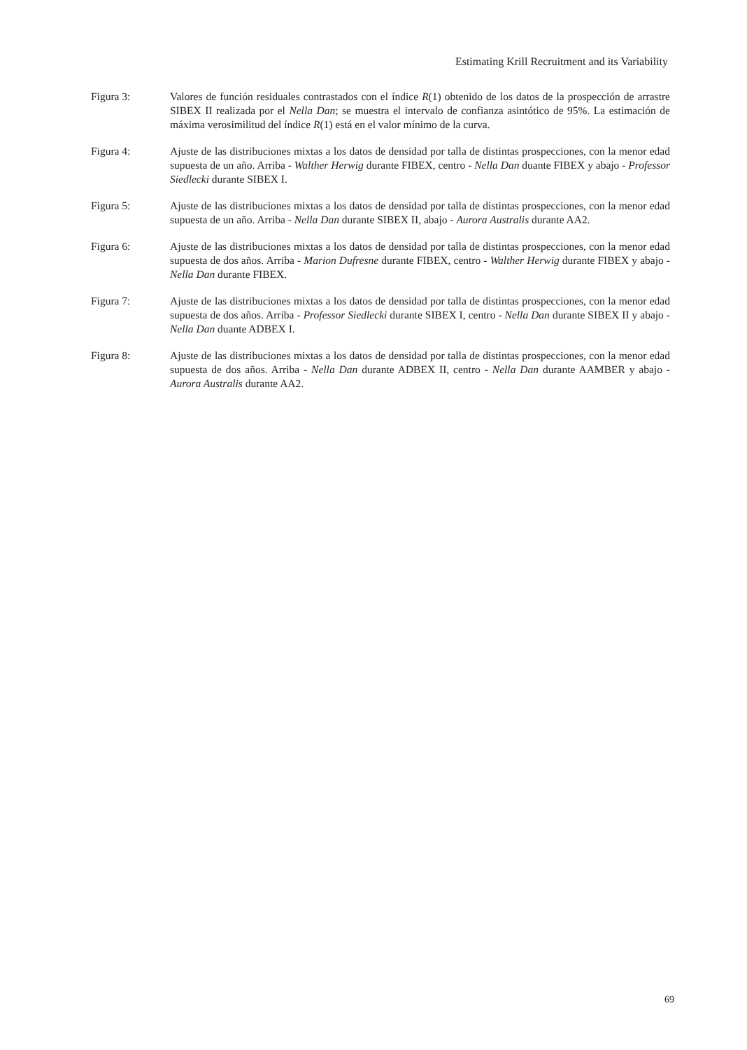Estimating Krill Recruitment and its Variability
Figura 3: Valores de función residuales contrastados con el índice R(1) obtenido de los datos de la prospección de arrastre SIBEX II realizada por el Nella Dan; se muestra el intervalo de confianza asintótico de 95%. La estimación de máxima verosimilitud del índice R(1) está en el valor mínimo de la curva.
Figura 4: Ajuste de las distribuciones mixtas a los datos de densidad por talla de distintas prospecciones, con la menor edad supuesta de un año. Arriba - Walther Herwig durante FIBEX, centro - Nella Dan duante FIBEX y abajo - Professor Siedlecki durante SIBEX I.
Figura 5: Ajuste de las distribuciones mixtas a los datos de densidad por talla de distintas prospecciones, con la menor edad supuesta de un año. Arriba - Nella Dan durante SIBEX II, abajo - Aurora Australis durante AA2.
Figura 6: Ajuste de las distribuciones mixtas a los datos de densidad por talla de distintas prospecciones, con la menor edad supuesta de dos años. Arriba - Marion Dufresne durante FIBEX, centro - Walther Herwig durante FIBEX y abajo - Nella Dan durante FIBEX.
Figura 7: Ajuste de las distribuciones mixtas a los datos de densidad por talla de distintas prospecciones, con la menor edad supuesta de dos años. Arriba - Professor Siedlecki durante SIBEX I, centro - Nella Dan durante SIBEX II y abajo - Nella Dan duante ADBEX I.
Figura 8: Ajuste de las distribuciones mixtas a los datos de densidad por talla de distintas prospecciones, con la menor edad supuesta de dos años. Arriba - Nella Dan durante ADBEX II, centro - Nella Dan durante AAMBER y abajo - Aurora Australis durante AA2.
69